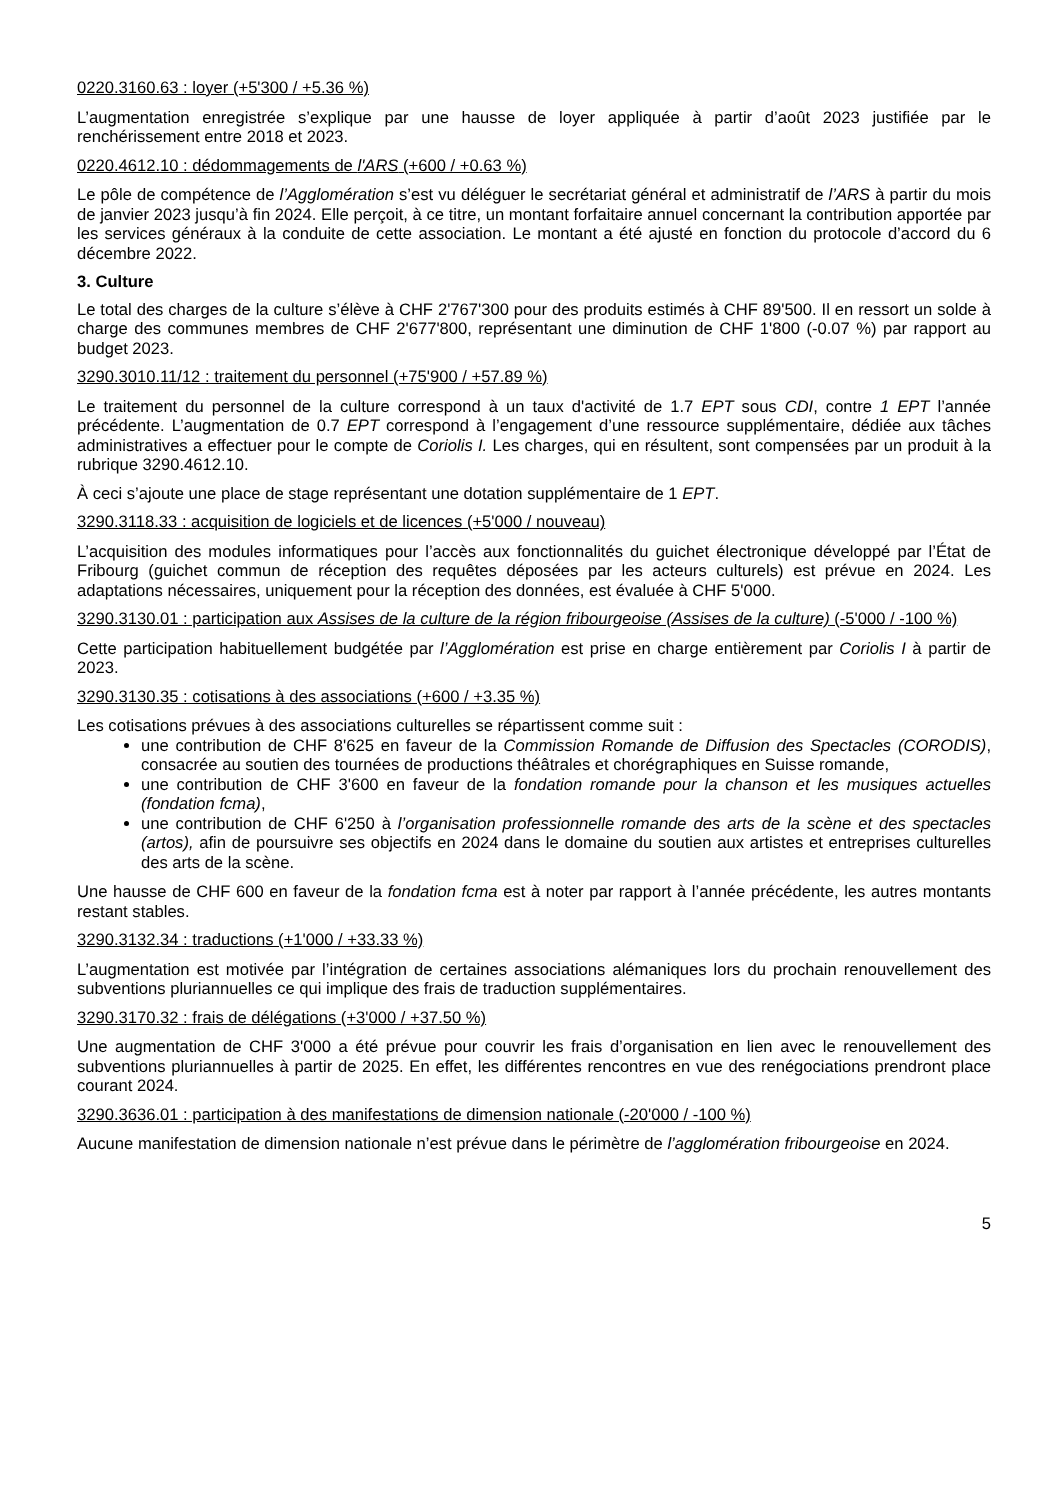0220.3160.63 : loyer (+5'300 / +5.36 %)
L’augmentation enregistrée s’explique par une hausse de loyer appliquée à partir d’août 2023 justifiée par le renchérissement entre 2018 et 2023.
0220.4612.10 : dédommagements de l'ARS (+600 / +0.63 %)
Le pôle de compétence de l’Agglomération s’est vu déléguer le secrétariat général et administratif de l’ARS à partir du mois de janvier 2023 jusqu’à fin 2024. Elle perçoit, à ce titre, un montant forfaitaire annuel concernant la contribution apportée par les services généraux à la conduite de cette association. Le montant a été ajusté en fonction du protocole d’accord du 6 décembre 2022.
3. Culture
Le total des charges de la culture s’élève à CHF 2'767'300 pour des produits estimés à CHF 89'500. Il en ressort un solde à charge des communes membres de CHF 2'677'800, représentant une diminution de CHF 1'800 (-0.07 %) par rapport au budget 2023.
3290.3010.11/12 : traitement du personnel (+75'900 / +57.89 %)
Le traitement du personnel de la culture correspond à un taux d'activité de 1.7 EPT sous CDI, contre 1 EPT l’année précédente. L’augmentation de 0.7 EPT correspond à l’engagement d’une ressource supplémentaire, dédiée aux tâches administratives a effectuer pour le compte de Coriolis I. Les charges, qui en résultent, sont compensées par un produit à la rubrique 3290.4612.10.
À ceci s’ajoute une place de stage représentant une dotation supplémentaire de 1 EPT.
3290.3118.33 : acquisition de logiciels et de licences (+5'000 / nouveau)
L’acquisition des modules informatiques pour l’accès aux fonctionnalités du guichet électronique développé par l’État de Fribourg (guichet commun de réception des requêtes déposées par les acteurs culturels) est prévue en 2024. Les adaptations nécessaires, uniquement pour la réception des données, est évaluée à CHF 5'000.
3290.3130.01 : participation aux Assises de la culture de la région fribourgeoise (Assises de la culture) (-5'000 / -100 %)
Cette participation habituellement budgétée par l’Agglomération est prise en charge entièrement par Coriolis I à partir de 2023.
3290.3130.35 : cotisations à des associations (+600 / +3.35 %)
Les cotisations prévues à des associations culturelles se répartissent comme suit :
une contribution de CHF 8'625 en faveur de la Commission Romande de Diffusion des Spectacles (CORODIS), consacrée au soutien des tournées de productions théâtrales et chorégraphiques en Suisse romande,
une contribution de CHF 3'600 en faveur de la fondation romande pour la chanson et les musiques actuelles (fondation fcma),
une contribution de CHF 6'250 à l’organisation professionnelle romande des arts de la scène et des spectacles (artos), afin de poursuivre ses objectifs en 2024 dans le domaine du soutien aux artistes et entreprises culturelles des arts de la scène.
Une hausse de CHF 600 en faveur de la fondation fcma est à noter par rapport à l’année précédente, les autres montants restant stables.
3290.3132.34 : traductions (+1'000 / +33.33 %)
L’augmentation est motivée par l’intégration de certaines associations alémaniques lors du prochain renouvellement des subventions pluriannuelles ce qui implique des frais de traduction supplémentaires.
3290.3170.32 : frais de délégations (+3'000 / +37.50 %)
Une augmentation de CHF 3'000 a été prévue pour couvrir les frais d’organisation en lien avec le renouvellement des subventions pluriannuelles à partir de 2025. En effet, les différentes rencontres en vue des renégociations prendront place courant 2024.
3290.3636.01 : participation à des manifestations de dimension nationale (-20'000 / -100 %)
Aucune manifestation de dimension nationale n’est prévue dans le périmètre de l’agglomération fribourgeoise en 2024.
5